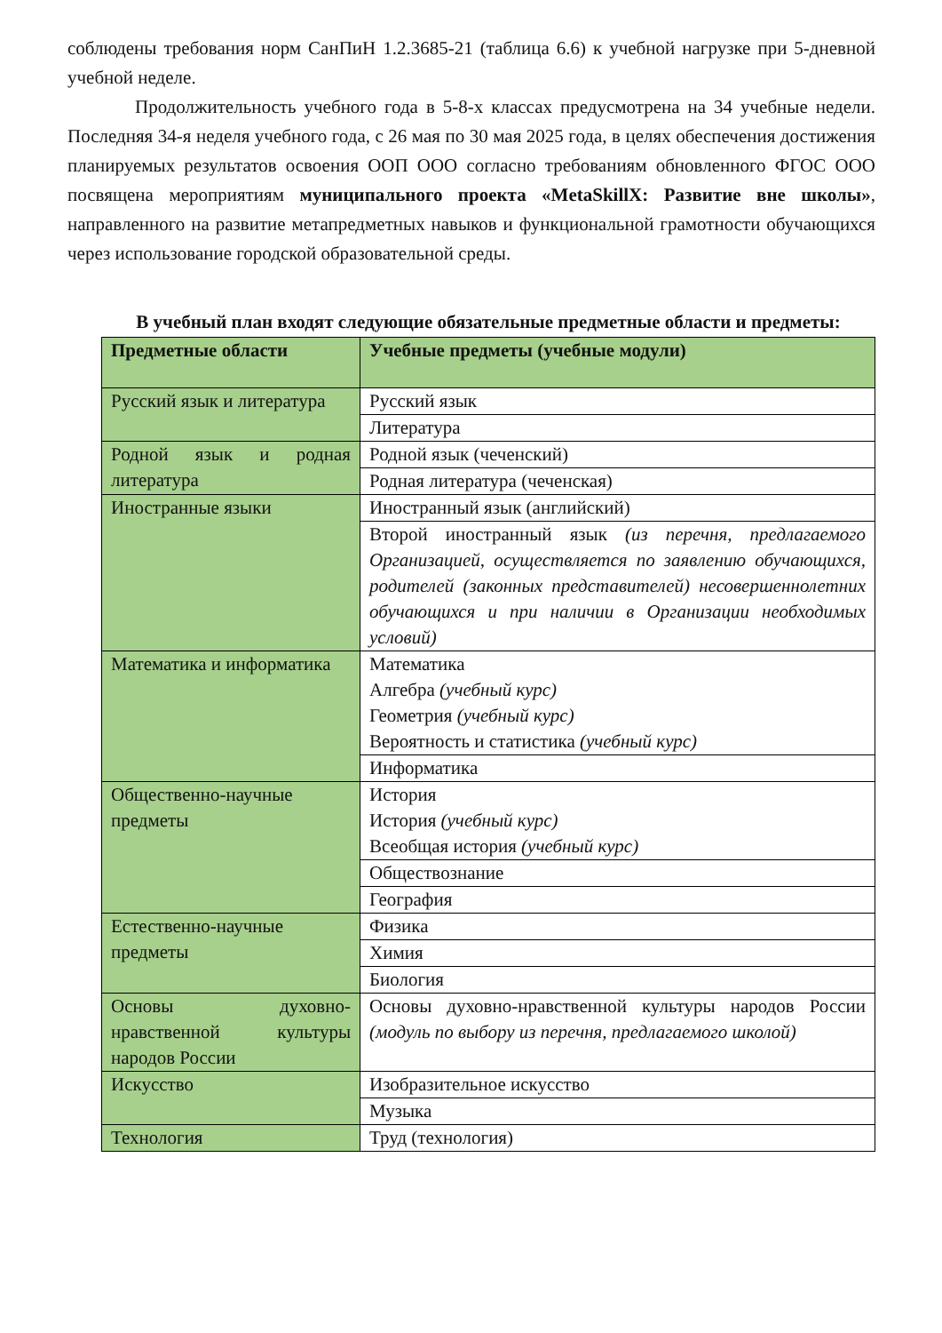соблюдены требования норм СанПиН 1.2.3685-21 (таблица 6.6) к учебной нагрузке при 5-дневной учебной неделе.
Продолжительность учебного года в 5-8-х классах предусмотрена на 34 учебные недели. Последняя 34-я неделя учебного года, с 26 мая по 30 мая 2025 года, в целях обеспечения достижения планируемых результатов освоения ООП ООО согласно требованиям обновленного ФГОС ООО посвящена мероприятиям муниципального проекта «MetaSkillX: Развитие вне школы», направленного на развитие метапредметных навыков и функциональной грамотности обучающихся через использование городской образовательной среды.
В учебный план входят следующие обязательные предметные области и предметы:
| Предметные области | Учебные предметы (учебные модули) |
| Русский язык и литература | Русский язык |
| | Литература |
| Родной язык и родная литература | Родной язык (чеченский) |
| | Родная литература (чеченская) |
| Иностранные языки | Иностранный язык (английский) |
| | Второй иностранный язык (из перечня, предлагаемого Организацией, осуществляется по заявлению обучающихся, родителей (законных представителей) несовершеннолетних обучающихся и при наличии в Организации необходимых условий) |
| Математика и информатика | Математика Алгебра (учебный курс) Геометрия (учебный курс) Вероятность и статистика (учебный курс) |
| | Информатика |
| Общественно-научные предметы | История История (учебный курс) Всеобщая история (учебный курс) |
| | Обществознание |
| | География |
| Естественно-научные предметы | Физика |
| | Химия |
| | Биология |
| Основы духовно-нравственной культуры народов России | Основы духовно-нравственной культуры народов России (модуль по выбору из перечня, предлагаемого школой) |
| Искусство | Изобразительное искусство |
| | Музыка |
| Технология | Труд (технология) |